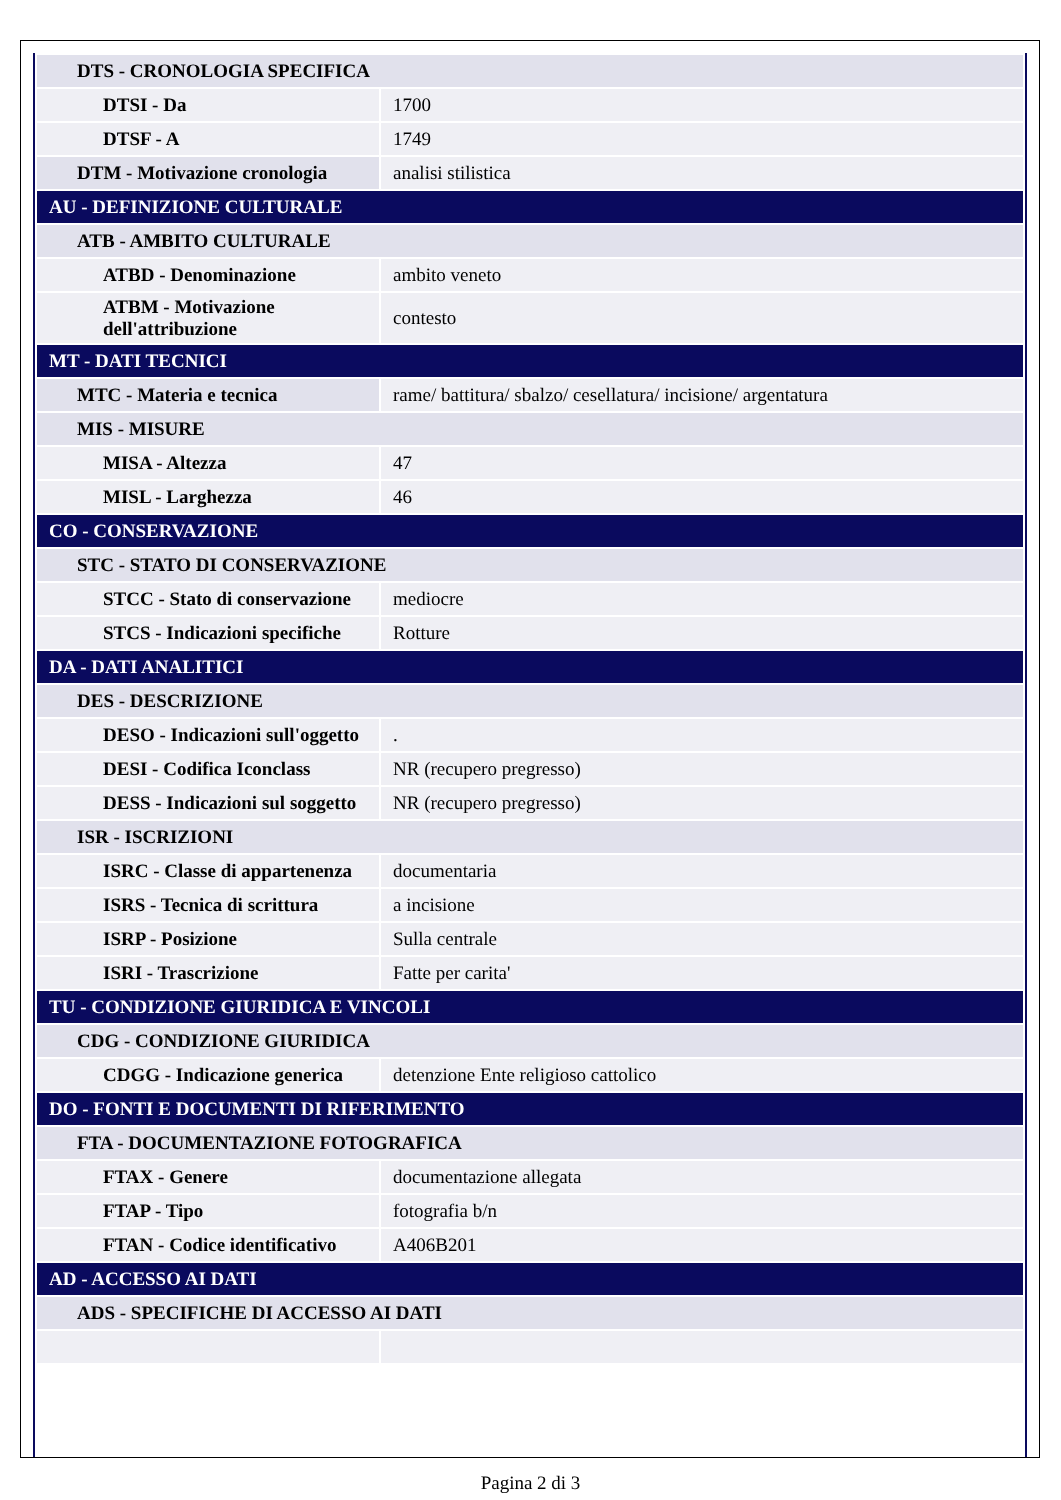| DTS - CRONOLOGIA SPECIFICA | |
| DTSI - Da | 1700 |
| DTSF - A | 1749 |
| DTM - Motivazione cronologia | analisi stilistica |
| AU - DEFINIZIONE CULTURALE | |
| ATB - AMBITO CULTURALE | |
| ATBD - Denominazione | ambito veneto |
| ATBM - Motivazione dell'attribuzione | contesto |
| MT - DATI TECNICI | |
| MTC - Materia e tecnica | rame/ battitura/ sbalzo/ cesellatura/ incisione/ argentatura |
| MIS - MISURE | |
| MISA - Altezza | 47 |
| MISL - Larghezza | 46 |
| CO - CONSERVAZIONE | |
| STC - STATO DI CONSERVAZIONE | |
| STCC - Stato di conservazione | mediocre |
| STCS - Indicazioni specifiche | Rotture |
| DA - DATI ANALITICI | |
| DES - DESCRIZIONE | |
| DESO - Indicazioni sull'oggetto | . |
| DESI - Codifica Iconclass | NR (recupero pregresso) |
| DESS - Indicazioni sul soggetto | NR (recupero pregresso) |
| ISR - ISCRIZIONI | |
| ISRC - Classe di appartenenza | documentaria |
| ISRS - Tecnica di scrittura | a incisione |
| ISRP - Posizione | Sulla centrale |
| ISRI - Trascrizione | Fatte per carita' |
| TU - CONDIZIONE GIURIDICA E VINCOLI | |
| CDG - CONDIZIONE GIURIDICA | |
| CDGG - Indicazione generica | detenzione Ente religioso cattolico |
| DO - FONTI E DOCUMENTI DI RIFERIMENTO | |
| FTA - DOCUMENTAZIONE FOTOGRAFICA | |
| FTAX - Genere | documentazione allegata |
| FTAP - Tipo | fotografia b/n |
| FTAN - Codice identificativo | A406B201 |
| AD - ACCESSO AI DATI | |
| ADS - SPECIFICHE DI ACCESSO AI DATI | |
Pagina 2 di 3